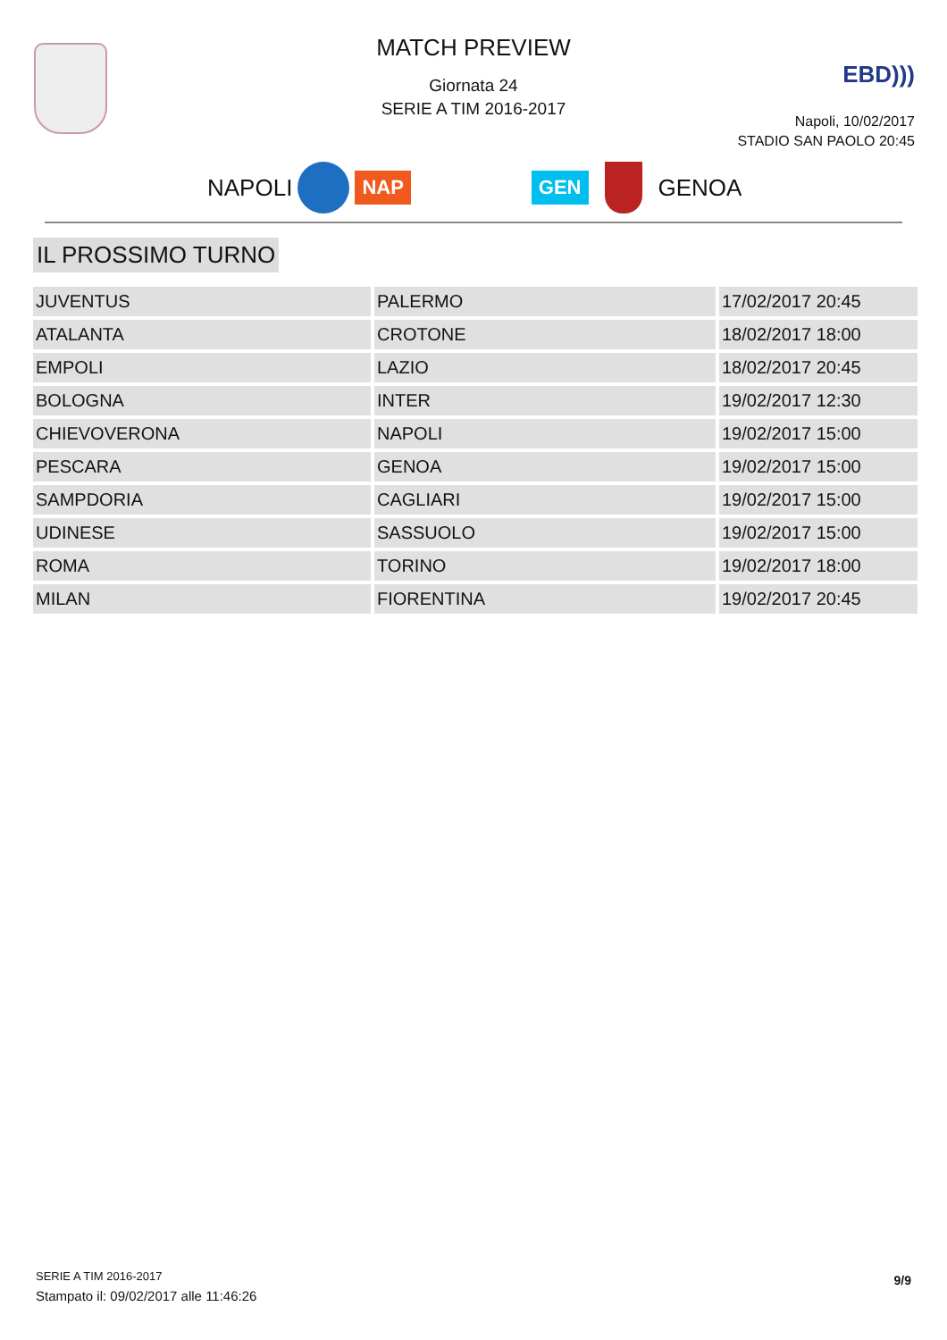MATCH PREVIEW
Giornata 24
SERIE A TIM 2016-2017
EBD)))
Napoli, 10/02/2017
STADIO SAN PAOLO 20:45
NAPOLI NAP GEN GENOA
IL PROSSIMO TURNO
| JUVENTUS | PALERMO | 17/02/2017 20:45 |
| ATALANTA | CROTONE | 18/02/2017 18:00 |
| EMPOLI | LAZIO | 18/02/2017 20:45 |
| BOLOGNA | INTER | 19/02/2017 12:30 |
| CHIEVOVERONA | NAPOLI | 19/02/2017 15:00 |
| PESCARA | GENOA | 19/02/2017 15:00 |
| SAMPDORIA | CAGLIARI | 19/02/2017 15:00 |
| UDINESE | SASSUOLO | 19/02/2017 15:00 |
| ROMA | TORINO | 19/02/2017 18:00 |
| MILAN | FIORENTINA | 19/02/2017 20:45 |
SERIE A TIM 2016-2017
Stampato il: 09/02/2017 alle 11:46:26
9/9